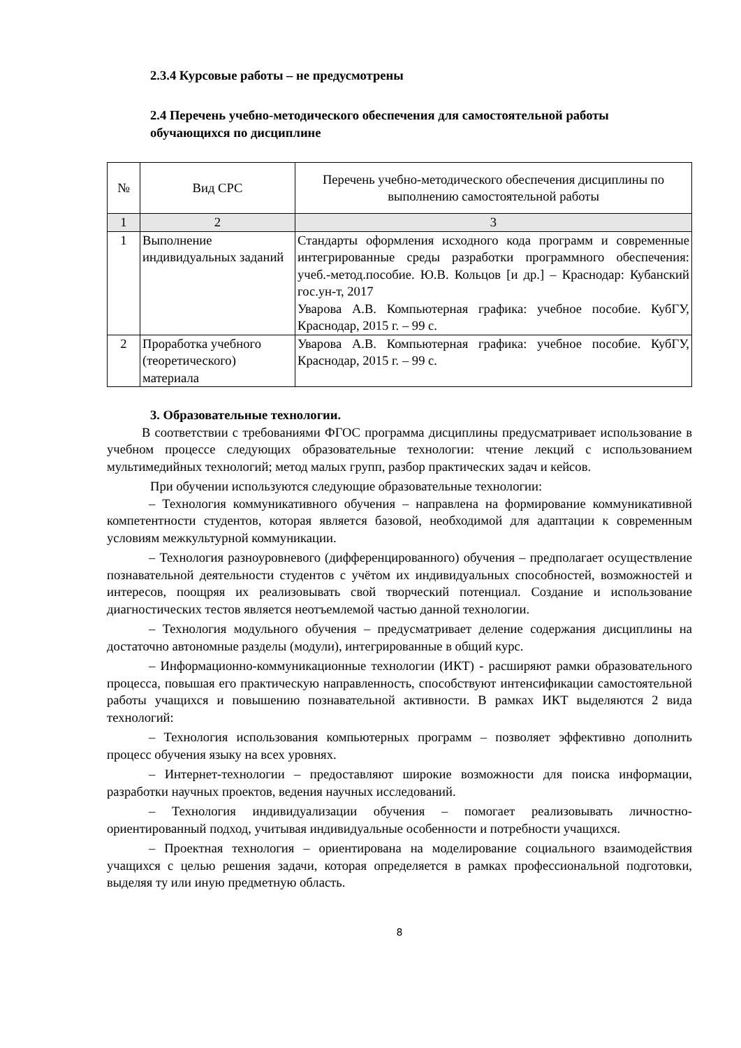2.3.4 Курсовые работы – не предусмотрены
2.4 Перечень учебно-методического обеспечения для самостоятельной работы обучающихся по дисциплине
| № | Вид СРС | Перечень учебно-методического обеспечения дисциплины по выполнению самостоятельной работы |
| --- | --- | --- |
| 1 | 2 | 3 |
| 1 | Выполнение индивидуальных заданий | Стандарты оформления исходного кода программ и современные интегрированные среды разработки программного обеспечения: учеб.-метод.пособие. Ю.В. Кольцов [и др.] – Краснодар: Кубанский гос.ун-т, 2017 Уварова А.В. Компьютерная графика: учебное пособие. КубГУ, Краснодар, 2015 г. – 99 с. |
| 2 | Проработка учебного (теоретического) материала | Уварова А.В. Компьютерная графика: учебное пособие. КубГУ, Краснодар, 2015 г. – 99 с. |
3. Образовательные технологии.
В соответствии с требованиями ФГОС программа дисциплины предусматривает использование в учебном процессе следующих образовательные технологии: чтение лекций с использованием мультимедийных технологий; метод малых групп, разбор практических задач и кейсов.
При обучении используются следующие образовательные технологии:
– Технология коммуникативного обучения – направлена на формирование коммуникативной компетентности студентов, которая является базовой, необходимой для адаптации к современным условиям межкультурной коммуникации.
– Технология разноуровневого (дифференцированного) обучения – предполагает осуществление познавательной деятельности студентов с учётом их индивидуальных способностей, возможностей и интересов, поощряя их реализовывать свой творческий потенциал. Создание и использование диагностических тестов является неотъемлемой частью данной технологии.
– Технология модульного обучения – предусматривает деление содержания дисциплины на достаточно автономные разделы (модули), интегрированные в общий курс.
– Информационно-коммуникационные технологии (ИКТ) - расширяют рамки образовательного процесса, повышая его практическую направленность, способствуют интенсификации самостоятельной работы учащихся и повышению познавательной активности. В рамках ИКТ выделяются 2 вида технологий:
– Технология использования компьютерных программ – позволяет эффективно дополнить процесс обучения языку на всех уровнях.
– Интернет-технологии – предоставляют широкие возможности для поиска информации, разработки научных проектов, ведения научных исследований.
– Технология индивидуализации обучения – помогает реализовывать личностно-ориентированный подход, учитывая индивидуальные особенности и потребности учащихся.
– Проектная технология – ориентирована на моделирование социального взаимодействия учащихся с целью решения задачи, которая определяется в рамках профессиональной подготовки, выделяя ту или иную предметную область.
8